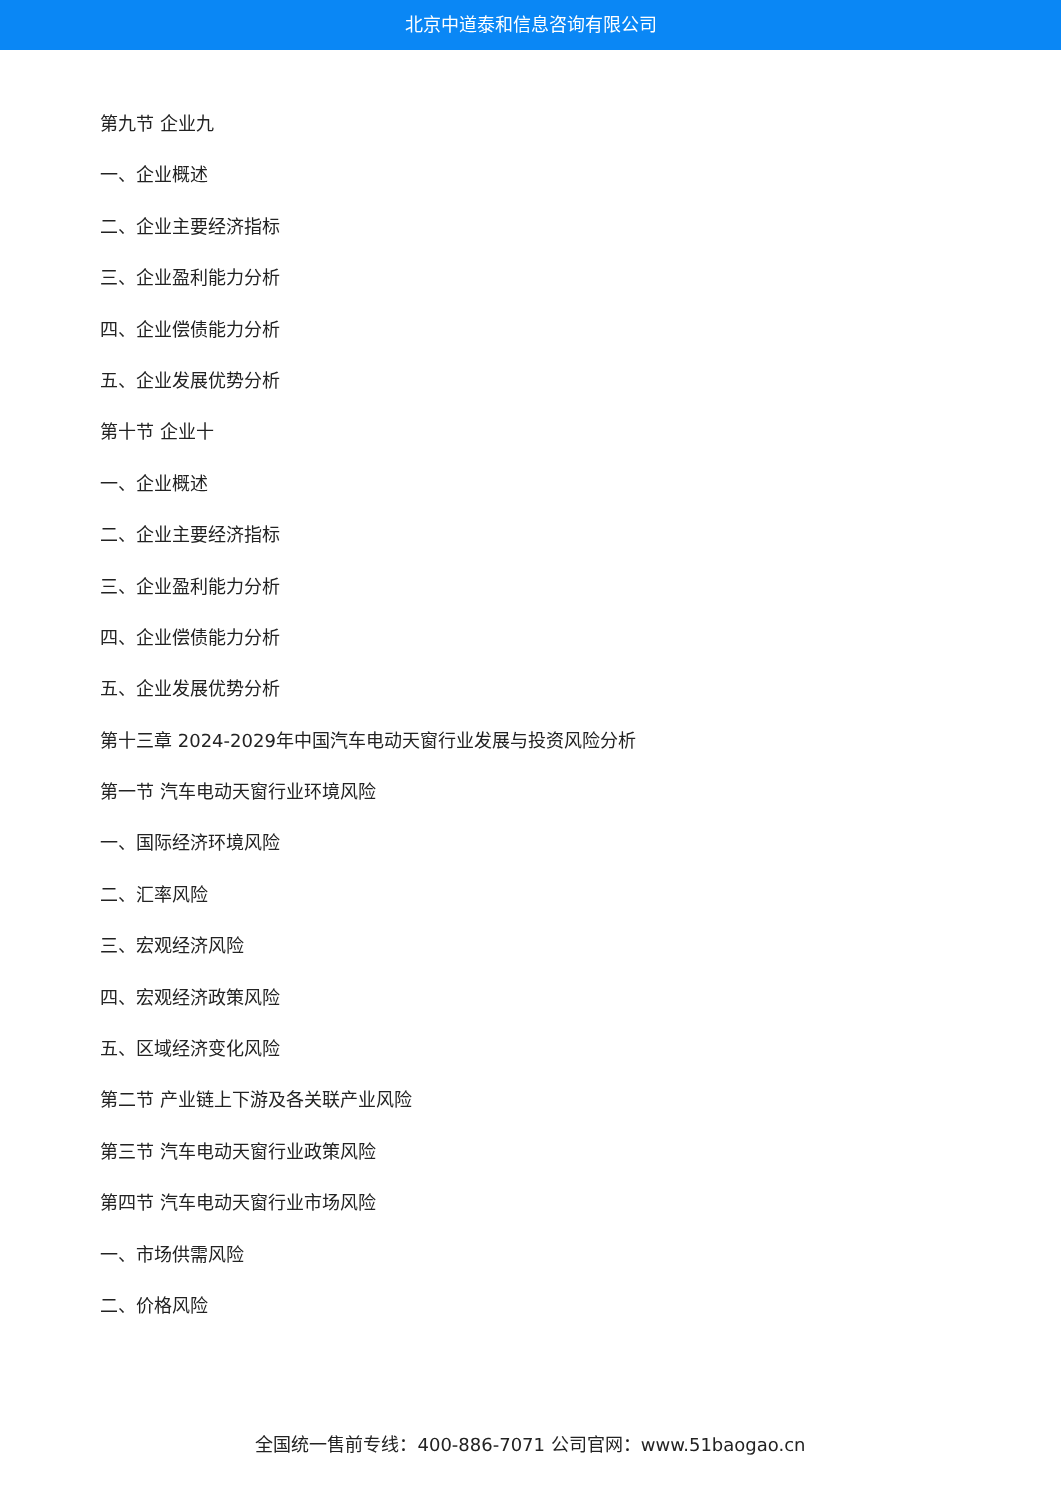北京中道泰和信息咨询有限公司
第九节 企业九
一、企业概述
二、企业主要经济指标
三、企业盈利能力分析
四、企业偿债能力分析
五、企业发展优势分析
第十节 企业十
一、企业概述
二、企业主要经济指标
三、企业盈利能力分析
四、企业偿债能力分析
五、企业发展优势分析
第十三章 2024-2029年中国汽车电动天窗行业发展与投资风险分析
第一节 汽车电动天窗行业环境风险
一、国际经济环境风险
二、汇率风险
三、宏观经济风险
四、宏观经济政策风险
五、区域经济变化风险
第二节 产业链上下游及各关联产业风险
第三节 汽车电动天窗行业政策风险
第四节 汽车电动天窗行业市场风险
一、市场供需风险
二、价格风险
全国统一售前专线：400-886-7071 公司官网：www.51baogao.cn